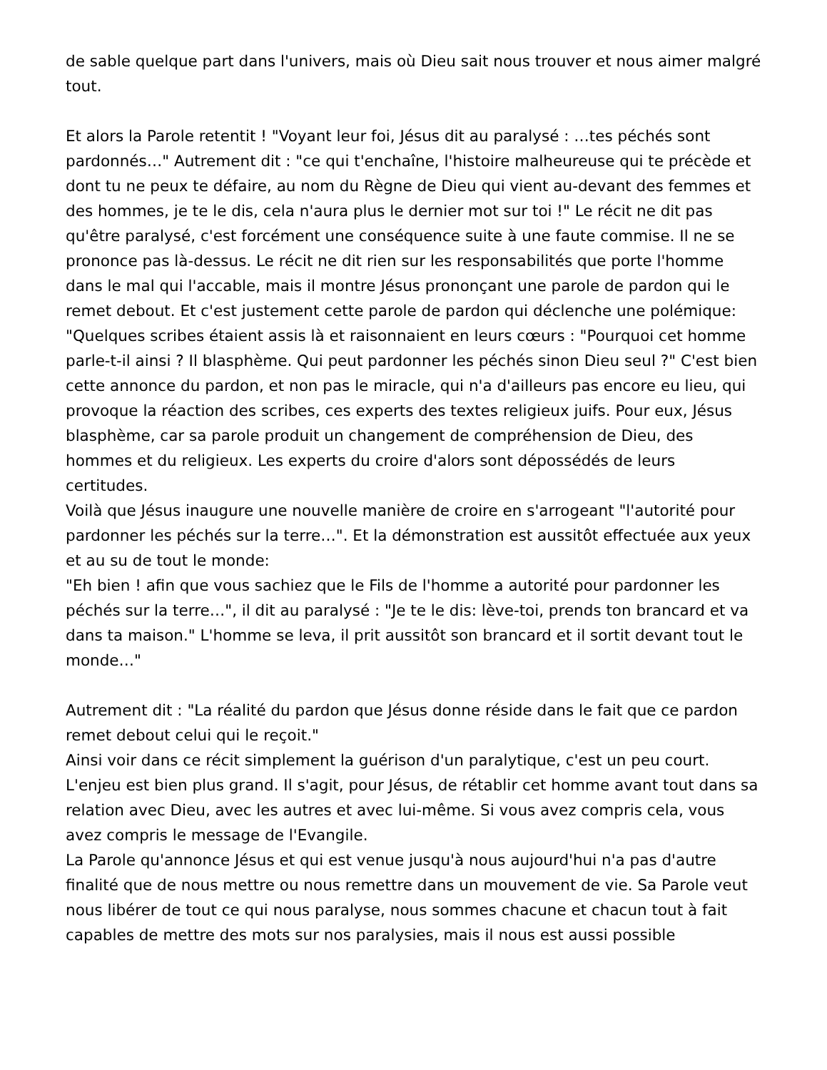de sable quelque part dans l'univers, mais où Dieu sait nous trouver et nous aimer malgré tout.
Et alors la Parole retentit ! "Voyant leur foi, Jésus dit au paralysé : …tes péchés sont pardonnés…" Autrement dit : "ce qui t'enchaîne, l'histoire malheureuse qui te précède et dont tu ne peux te défaire, au nom du Règne de Dieu qui vient au-devant des femmes et des hommes, je te le dis, cela n'aura plus le dernier mot sur toi !" Le récit ne dit pas qu'être paralysé, c'est forcément une conséquence suite à une faute commise. Il ne se prononce pas là-dessus. Le récit ne dit rien sur les responsabilités que porte l'homme dans le mal qui l'accable, mais il montre Jésus prononçant une parole de pardon qui le remet debout. Et c'est justement cette parole de pardon qui déclenche une polémique:
"Quelques scribes étaient assis là et raisonnaient en leurs cœurs : "Pourquoi cet homme parle-t-il ainsi ? Il blasphème. Qui peut pardonner les péchés sinon Dieu seul ?" C'est bien cette annonce du pardon, et non pas le miracle, qui n'a d'ailleurs pas encore eu lieu, qui provoque la réaction des scribes, ces experts des textes religieux juifs. Pour eux, Jésus blasphème, car sa parole produit un changement de compréhension de Dieu, des hommes et du religieux. Les experts du croire d'alors sont dépossédés de leurs certitudes.
Voilà que Jésus inaugure une nouvelle manière de croire en s'arrogeant "l'autorité pour pardonner les péchés sur la terre…". Et la démonstration est aussitôt effectuée aux yeux et au su de tout le monde:
"Eh bien ! afin que vous sachiez que le Fils de l'homme a autorité pour pardonner les péchés sur la terre…", il dit au paralysé : "Je te le dis: lève-toi, prends ton brancard et va dans ta maison." L'homme se leva, il prit aussitôt son brancard et il sortit devant tout le monde…"
Autrement dit : "La réalité du pardon que Jésus donne réside dans le fait que ce pardon remet debout celui qui le reçoit."
Ainsi voir dans ce récit simplement la guérison d'un paralytique, c'est un peu court. L'enjeu est bien plus grand. Il s'agit, pour Jésus, de rétablir cet homme avant tout dans sa relation avec Dieu, avec les autres et avec lui-même. Si vous avez compris cela, vous avez compris le message de l'Evangile.
La Parole qu'annonce Jésus et qui est venue jusqu'à nous aujourd'hui n'a pas d'autre finalité que de nous mettre ou nous remettre dans un mouvement de vie. Sa Parole veut nous libérer de tout ce qui nous paralyse, nous sommes chacune et chacun tout à fait capables de mettre des mots sur nos paralysies, mais il nous est aussi possible